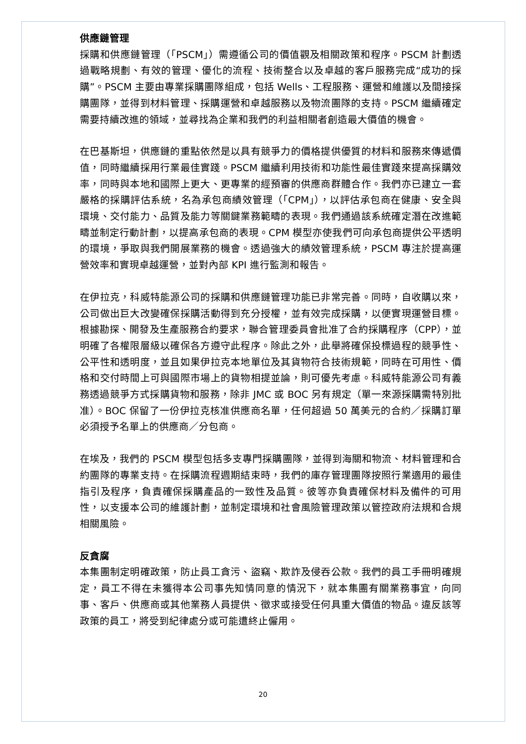供應鏈管理
採購和供應鏈管理（「PSCM」）需遵循公司的價值觀及相關政策和程序。PSCM 計劃透過戰略規劃、有效的管理、優化的流程、技術整合以及卓越的客戶服務完成“成功的採購”。PSCM 主要由專業採購團隊組成，包括 Wells、工程服務、運營和維護以及間接採購團隊，並得到材料管理、採購運營和卓越服務以及物流團隊的支持。PSCM 繼續確定需要持續改進的領域，並尋找為企業和我們的利益相關者創造最大價值的機會。
在巴基斯坦，供應鏈的重點依然是以具有競爭力的價格提供優質的材料和服務來傳遞價值，同時繼續採用行業最佳實踐。PSCM 繼續利用技術和功能性最佳實踐來提高採購效率，同時與本地和國際上更大、更專業的經預審的供應商群體合作。我們亦已建立一套嚴格的採購評估系統，名為承包商績效管理（「CPM」），以評估承包商在健康、安全與環境、交付能力、品質及能力等關鍵業務範疇的表現。我們通過該系統確定潛在改進範疇並制定行動計劃，以提高承包商的表現。CPM 模型亦使我們可向承包商提供公平透明的環境，爭取與我們開展業務的機會。透過強大的績效管理系統，PSCM 專注於提高運營效率和實現卓越運營，並對內部 KPI 進行監測和報告。
在伊拉克，科威特能源公司的採購和供應鏈管理功能已非常完善。同時，自收購以來，公司做出巨大改變確保採購活動得到充分授權，並有效完成採購，以便實現運營目標。根據勘探、開發及生產服務合約要求，聯合管理委員會批准了合約採購程序（CPP），並明確了各權限層級以確保各方遵守此程序。除此之外，此舉將確保投標過程的競爭性、公平性和透明度，並且如果伊拉克本地單位及其貨物符合技術規範，同時在可用性、價格和交付時間上可與國際市場上的貨物相提並論，則可優先考慮。科威特能源公司有義務透過競爭方式採購貨物和服務，除非 JMC 或 BOC 另有規定（單一來源採購需特別批准）。BOC 保留了一份伊拉克核准供應商名單，任何超過 50 萬美元的合約／採購訂單必須授予名單上的供應商／分包商。
在埃及，我們的 PSCM 模型包括多支專門採購團隊，並得到海關和物流、材料管理和合約團隊的專業支持。在採購流程週期結束時，我們的庫存管理團隊按照行業適用的最佳指引及程序，負責確保採購產品的一致性及品質。彼等亦負責確保材料及備件的可用性，以支援本公司的維護計劃，並制定環境和社會風險管理政策以管控政府法規和合規相關風險。
反貪腐
本集團制定明確政策，防止員工貪污、盜竊、欺詐及侵吞公款。我們的員工手冊明確規定，員工不得在未獲得本公司事先知情同意的情況下，就本集團有關業務事宜，向同事、客戶、供應商或其他業務人員提供、徵求或接受任何具重大價值的物品。違反該等政策的員工，將受到紀律處分或可能遭終止僱用。
20